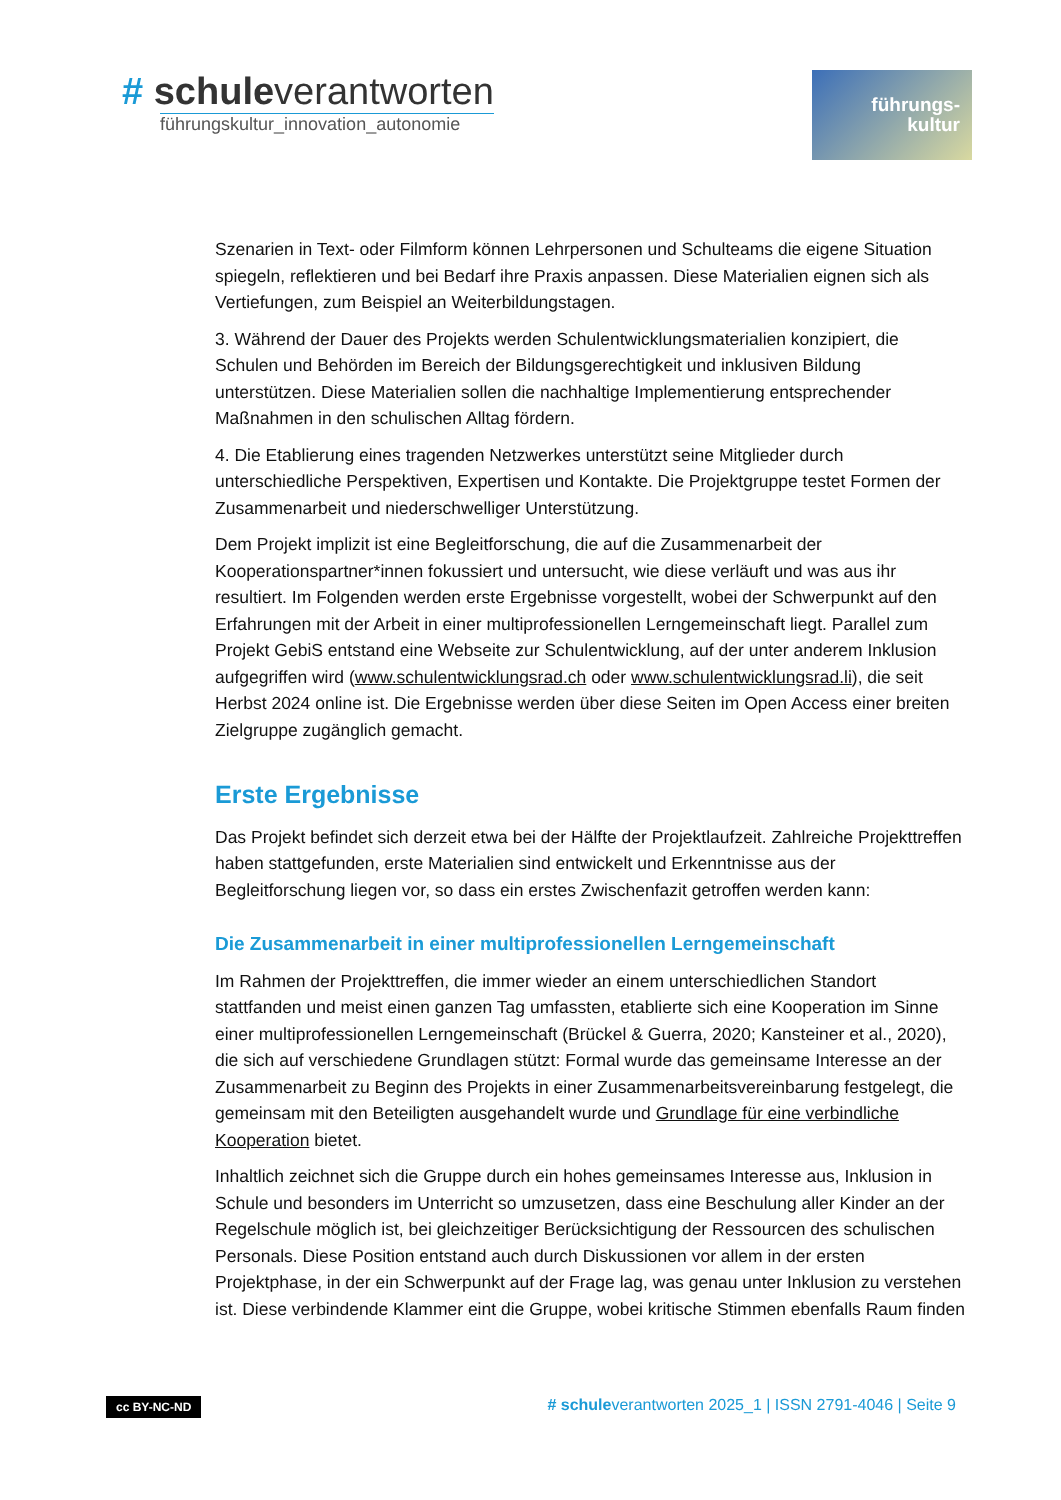# schuleverantworten
führungskultur_innovation_autonomie
führungs-
kultur
Szenarien in Text- oder Filmform können Lehrpersonen und Schulteams die eigene Situation spiegeln, reflektieren und bei Bedarf ihre Praxis anpassen. Diese Materialien eignen sich als Vertiefungen, zum Beispiel an Weiterbildungstagen.
3. Während der Dauer des Projekts werden Schulentwicklungsmaterialien konzipiert, die Schulen und Behörden im Bereich der Bildungsgerechtigkeit und inklusiven Bildung unterstützen. Diese Materialien sollen die nachhaltige Implementierung entsprechender Maßnahmen in den schulischen Alltag fördern.
4. Die Etablierung eines tragenden Netzwerkes unterstützt seine Mitglieder durch unterschiedliche Perspektiven, Expertisen und Kontakte. Die Projektgruppe testet Formen der Zusammenarbeit und niederschwelliger Unterstützung.
Dem Projekt implizit ist eine Begleitforschung, die auf die Zusammenarbeit der Kooperationspartner*innen fokussiert und untersucht, wie diese verläuft und was aus ihr resultiert. Im Folgenden werden erste Ergebnisse vorgestellt, wobei der Schwerpunkt auf den Erfahrungen mit der Arbeit in einer multiprofessionellen Lerngemeinschaft liegt. Parallel zum Projekt GebiS entstand eine Webseite zur Schulentwicklung, auf der unter anderem Inklusion aufgegriffen wird (www.schulentwicklungsrad.ch oder www.schulentwicklungsrad.li), die seit Herbst 2024 online ist. Die Ergebnisse werden über diese Seiten im Open Access einer breiten Zielgruppe zugänglich gemacht.
Erste Ergebnisse
Das Projekt befindet sich derzeit etwa bei der Hälfte der Projektlaufzeit. Zahlreiche Projekttreffen haben stattgefunden, erste Materialien sind entwickelt und Erkenntnisse aus der Begleitforschung liegen vor, so dass ein erstes Zwischenfazit getroffen werden kann:
Die Zusammenarbeit in einer multiprofessionellen Lerngemeinschaft
Im Rahmen der Projekttreffen, die immer wieder an einem unterschiedlichen Standort stattfanden und meist einen ganzen Tag umfassten, etablierte sich eine Kooperation im Sinne einer multiprofessionellen Lerngemeinschaft (Brückel & Guerra, 2020; Kansteiner et al., 2020), die sich auf verschiedene Grundlagen stützt: Formal wurde das gemeinsame Interesse an der Zusammenarbeit zu Beginn des Projekts in einer Zusammenarbeitsvereinbarung festgelegt, die gemeinsam mit den Beteiligten ausgehandelt wurde und Grundlage für eine verbindliche Kooperation bietet.
Inhaltlich zeichnet sich die Gruppe durch ein hohes gemeinsames Interesse aus, Inklusion in Schule und besonders im Unterricht so umzusetzen, dass eine Beschulung aller Kinder an der Regelschule möglich ist, bei gleichzeitiger Berücksichtigung der Ressourcen des schulischen Personals. Diese Position entstand auch durch Diskussionen vor allem in der ersten Projektphase, in der ein Schwerpunkt auf der Frage lag, was genau unter Inklusion zu verstehen ist. Diese verbindende Klammer eint die Gruppe, wobei kritische Stimmen ebenfalls Raum finden
cc BY-NC-ND # schuleverantworten 2025_1 | ISSN 2791-4046 | Seite 9